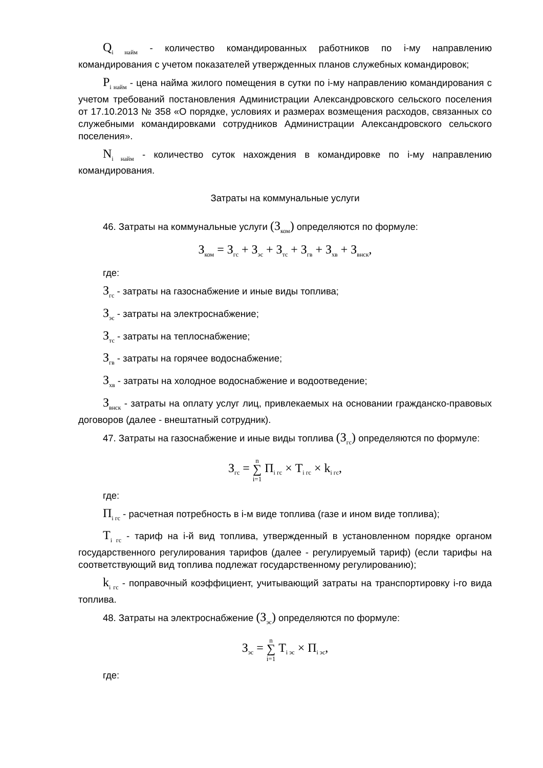Q<sub>i найм</sub> - количество командированных работников по i-му направлению командирования с учетом показателей утвержденных планов служебных командировок;
P<sub>i найм</sub> - цена найма жилого помещения в сутки по i-му направлению командирования с учетом требований постановления Администрации Александровского сельского поселения от 17.10.2013 № 358 «О порядке, условиях и размерах возмещения расходов, связанных со служебными командировками сотрудников Администрации Александровского сельского поселения».
N<sub>i найм</sub> - количество суток нахождения в командировке по i-му направлению командирования.
Затраты на коммунальные услуги
46. Затраты на коммунальные услуги (З<sub>ком</sub>) определяются по формуле:
З<sub>ком</sub> = З<sub>гс</sub> + З<sub>эс</sub> + З<sub>тс</sub> + З<sub>гв</sub> + З<sub>хв</sub> + З<sub>внск</sub>,
где:
З<sub>гс</sub> - затраты на газоснабжение и иные виды топлива;
З<sub>эс</sub> - затраты на электроснабжение;
З<sub>тс</sub> - затраты на теплоснабжение;
З<sub>гв</sub> - затраты на горячее водоснабжение;
З<sub>хв</sub> - затраты на холодное водоснабжение и водоотведение;
З<sub>внск</sub> - затраты на оплату услуг лиц, привлекаемых на основании гражданско-правовых договоров (далее - внештатный сотрудник).
47. Затраты на газоснабжение и иные виды топлива (З<sub>гс</sub>) определяются по формуле:
З<sub>гс</sub> = n
∑
i=1 П<sub>i гс</sub> × Т<sub>i гс</sub> × k<sub>i гс</sub>,
где:
П<sub>i гс</sub> - расчетная потребность в i-м виде топлива (газе и ином виде топлива);
Т<sub>i гс</sub> - тариф на i-й вид топлива, утвержденный в установленном порядке органом государственного регулирования тарифов (далее - регулируемый тариф) (если тарифы на соответствующий вид топлива подлежат государственному регулированию);
k<sub>i гс</sub> - поправочный коэффициент, учитывающий затраты на транспортировку i-го вида топлива.
48. Затраты на электроснабжение (З<sub>эс</sub>) определяются по формуле:
З<sub>эс</sub> = n
∑
i=1 Т<sub>i эс</sub> × П<sub>i эс</sub>,
где: